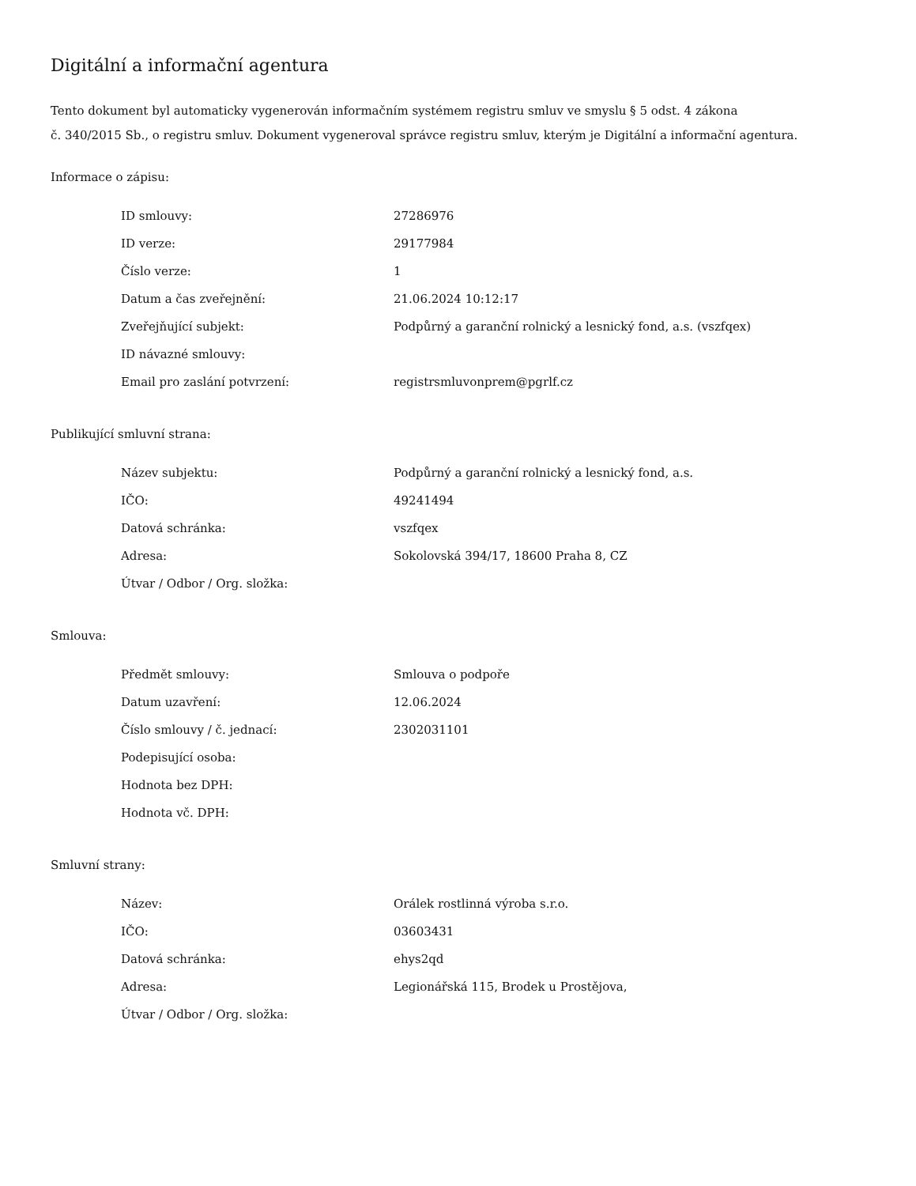Digitální a informační agentura
Tento dokument byl automaticky vygenerován informačním systémem registru smluv ve smyslu § 5 odst. 4 zákona
č. 340/2015 Sb., o registru smluv. Dokument vygeneroval správce registru smluv, kterým je Digitální a informační agentura.
Informace o zápisu:
| ID smlouvy: | 27286976 |
| ID verze: | 29177984 |
| Číslo verze: | 1 |
| Datum a čas zveřejnění: | 21.06.2024 10:12:17 |
| Zveřejňující subjekt: | Podpůrný a garanční rolnický a lesnický fond, a.s. (vszfqex) |
| ID návazné smlouvy: | |
| Email pro zaslání potvrzení: | registrsmluvonprem@pgrlf.cz |
Publikující smluvní strana:
| Název subjektu: | Podpůrný a garanční rolnický a lesnický fond, a.s. |
| IČO: | 49241494 |
| Datová schránka: | vszfqex |
| Adresa: | Sokolovská 394/17, 18600 Praha 8, CZ |
| Útvar / Odbor / Org. složka: | |
Smlouva:
| Předmět smlouvy: | Smlouva o podpoře |
| Datum uzavření: | 12.06.2024 |
| Číslo smlouvy / č. jednací: | 2302031101 |
| Podepisující osoba: | |
| Hodnota bez DPH: | |
| Hodnota vč. DPH: | |
Smluvní strany:
| Název: | Orálek rostlinná výroba s.r.o. |
| IČO: | 03603431 |
| Datová schránka: | ehys2qd |
| Adresa: | Legionářská 115, Brodek u Prostějova, |
| Útvar / Odbor / Org. složka: | |